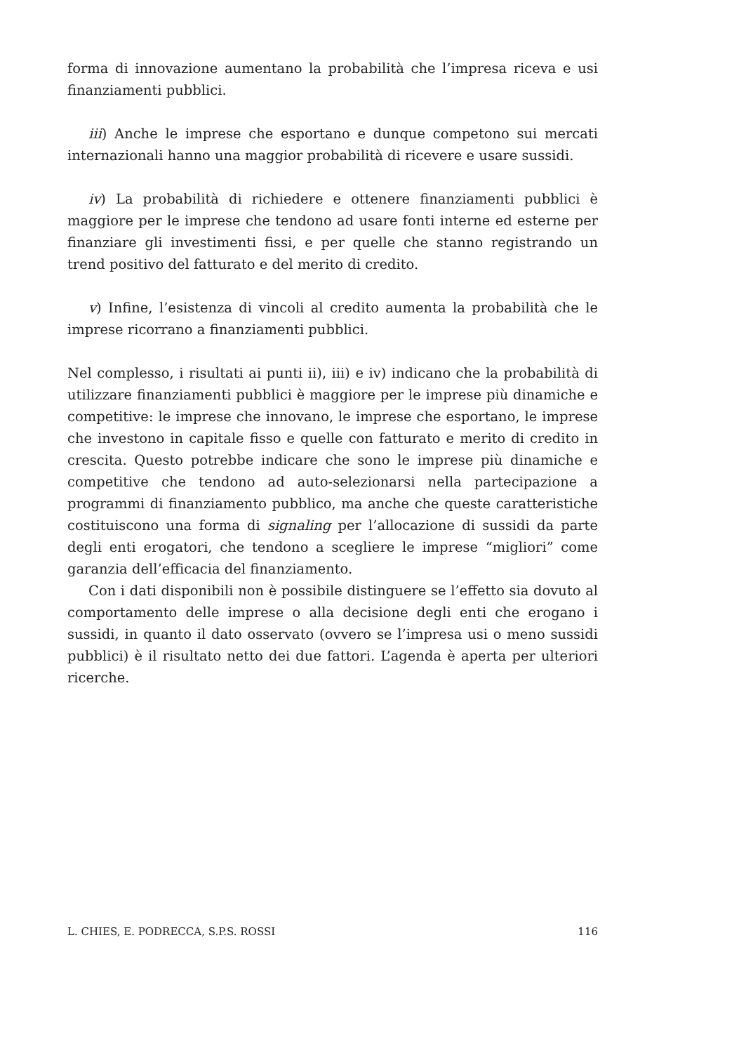forma di innovazione aumentano la probabilità che l’impresa riceva e usi finanziamenti pubblici.
iii) Anche le imprese che esportano e dunque competono sui mercati internazionali hanno una maggior probabilità di ricevere e usare sussidi.
iv) La probabilità di richiedere e ottenere finanziamenti pubblici è maggiore per le imprese che tendono ad usare fonti interne ed esterne per finanziare gli investimenti fissi, e per quelle che stanno registrando un trend positivo del fatturato e del merito di credito.
v) Infine, l’esistenza di vincoli al credito aumenta la probabilità che le imprese ricorrano a finanziamenti pubblici.
Nel complesso, i risultati ai punti ii), iii) e iv) indicano che la probabilità di utilizzare finanziamenti pubblici è maggiore per le imprese più dinamiche e competitive: le imprese che innovano, le imprese che esportano, le imprese che investono in capitale fisso e quelle con fatturato e merito di credito in crescita. Questo potrebbe indicare che sono le imprese più dinamiche e competitive che tendono ad auto-selezionarsi nella partecipazione a programmi di finanziamento pubblico, ma anche che queste caratteristiche costituiscono una forma di signaling per l’allocazione di sussidi da parte degli enti erogatori, che tendono a scegliere le imprese “migliori” come garanzia dell’efficacia del finanziamento.
Con i dati disponibili non è possibile distinguere se l’effetto sia dovuto al comportamento delle imprese o alla decisione degli enti che erogano i sussidi, in quanto il dato osservato (ovvero se l’impresa usi o meno sussidi pubblici) è il risultato netto dei due fattori. L’agenda è aperta per ulteriori ricerche.
L. CHIES, E. PODRECCA, S.P.S. ROSSI 116